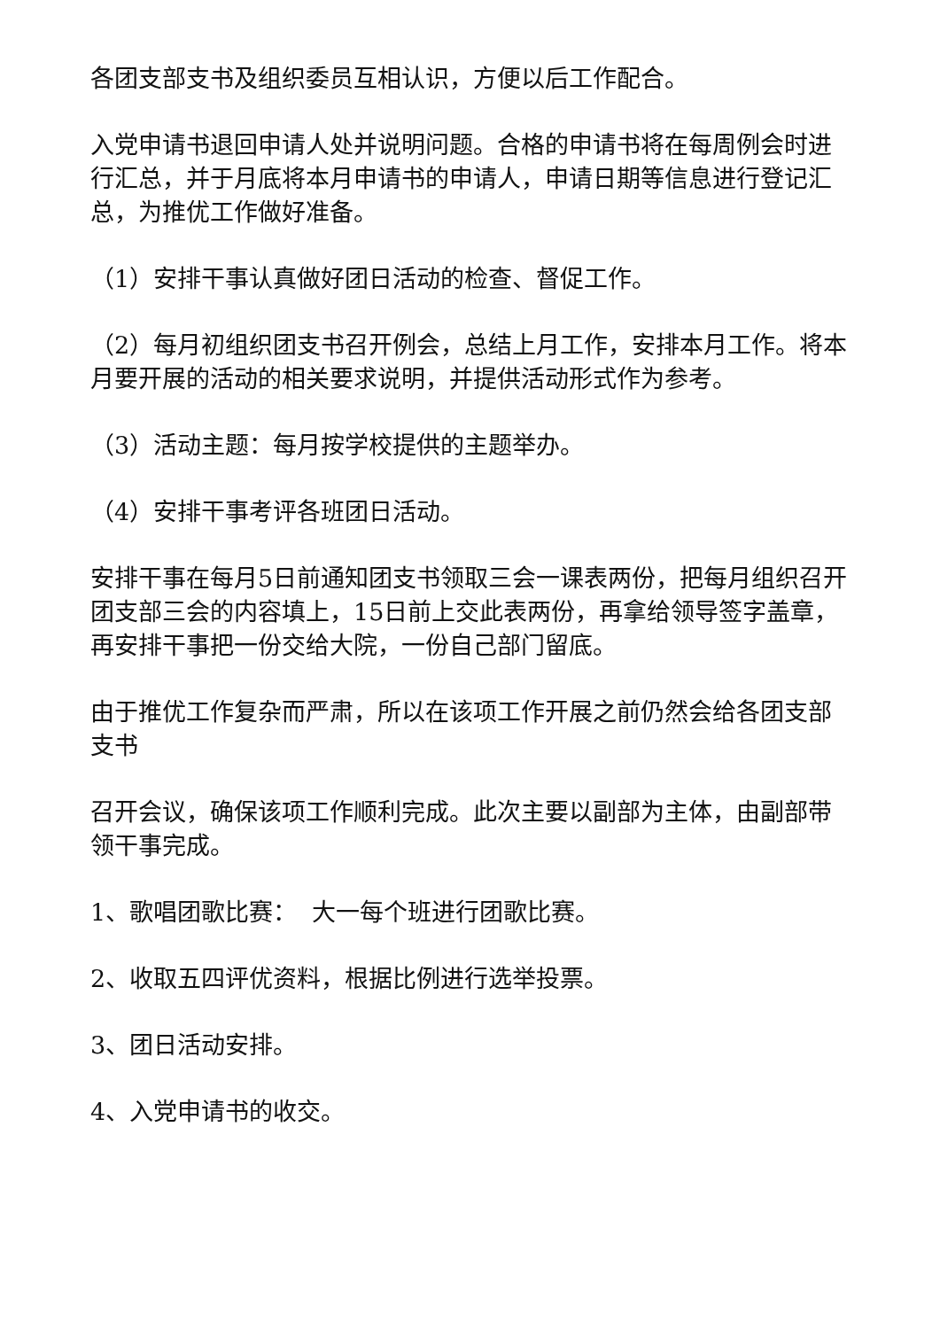各团支部支书及组织委员互相认识，方便以后工作配合。
入党申请书退回申请人处并说明问题。合格的申请书将在每周例会时进行汇总，并于月底将本月申请书的申请人，申请日期等信息进行登记汇总，为推优工作做好准备。
（1）安排干事认真做好团日活动的检查、督促工作。
（2）每月初组织团支书召开例会，总结上月工作，安排本月工作。将本月要开展的活动的相关要求说明，并提供活动形式作为参考。
（3）活动主题：每月按学校提供的主题举办。
（4）安排干事考评各班团日活动。
安排干事在每月5日前通知团支书领取三会一课表两份，把每月组织召开团支部三会的内容填上，15日前上交此表两份，再拿给领导签字盖章，再安排干事把一份交给大院，一份自己部门留底。
由于推优工作复杂而严肃，所以在该项工作开展之前仍然会给各团支部支书
召开会议，确保该项工作顺利完成。此次主要以副部为主体，由副部带领干事完成。
1、歌唱团歌比赛： 大一每个班进行团歌比赛。
2、收取五四评优资料，根据比例进行选举投票。
3、团日活动安排。
4、入党申请书的收交。